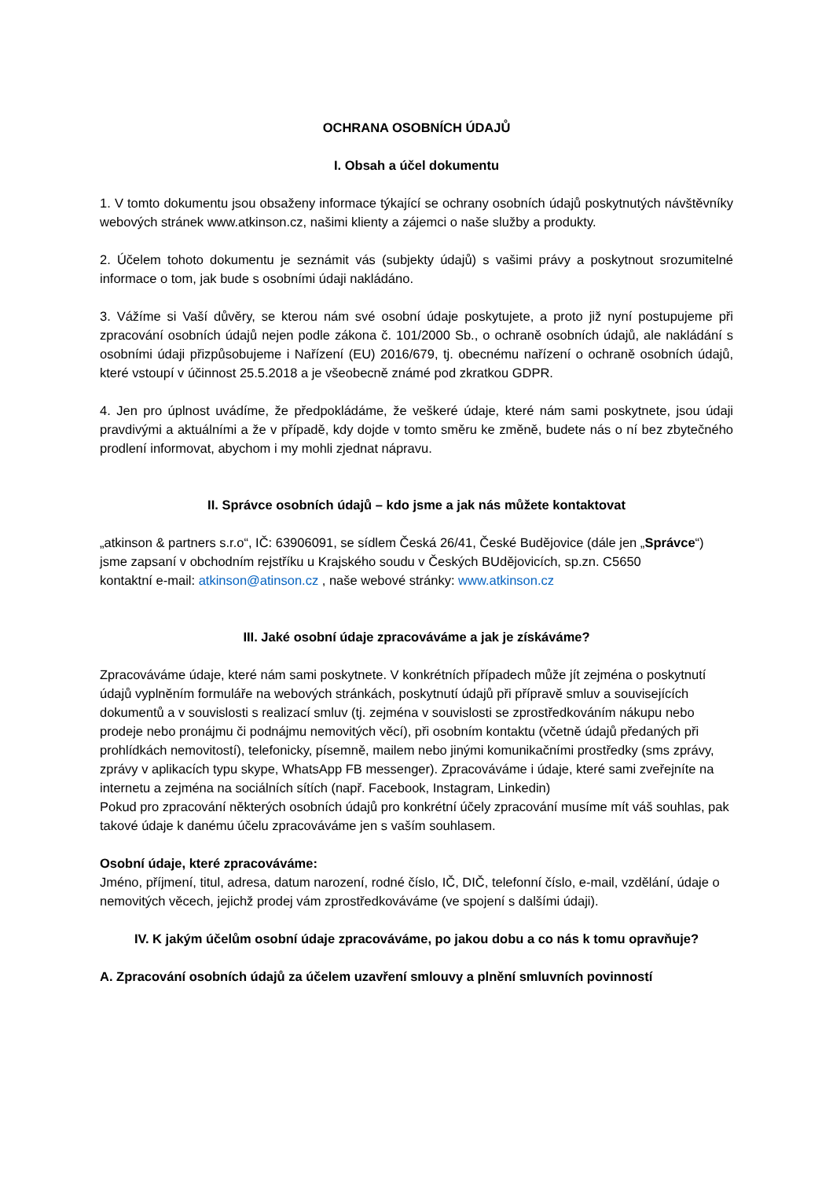OCHRANA OSOBNÍCH ÚDAJŮ
I. Obsah a účel dokumentu
1. V tomto dokumentu jsou obsaženy informace týkající se ochrany osobních údajů poskytnutých návštěvníky webových stránek www.atkinson.cz, našimi klienty a zájemci o naše služby a produkty.
2. Účelem tohoto dokumentu je seznámit vás (subjekty údajů) s vašimi právy a poskytnout srozumitelné informace o tom, jak bude s osobními údaji nakládáno.
3. Vážíme si Vaší důvěry, se kterou nám své osobní údaje poskytujete, a proto již nyní postupujeme při zpracování osobních údajů nejen podle zákona č. 101/2000 Sb., o ochraně osobních údajů, ale nakládání s osobními údaji přizpůsobujeme i Nařízení (EU) 2016/679, tj. obecnému nařízení o ochraně osobních údajů, které vstoupí v účinnost 25.5.2018 a je všeobecně známé pod zkratkou GDPR.
4. Jen pro úplnost uvádíme, že předpokládáme, že veškeré údaje, které nám sami poskytnete, jsou údaji pravdivými a aktuálními a že v případě, kdy dojde v tomto směru ke změně, budete nás o ní bez zbytečného prodlení informovat, abychom i my mohli zjednat nápravu.
II. Správce osobních údajů – kdo jsme a jak nás můžete kontaktovat
„atkinson & partners s.r.o“, IČ: 63906091, se sídlem Česká 26/41, České Budějovice (dále jen „Správce“)
jsme zapsaní v obchodním rejstříku u Krajského soudu v Českých BUdějovicích, sp.zn. C5650
kontaktní e-mail: atkinson@atinson.cz , naše webové stránky: www.atkinson.cz
III. Jaké osobní údaje zpracováváme a jak je získáváme?
Zpracováváme údaje, které nám sami poskytnete. V konkrétních případech může jít zejména o poskytnutí údajů vyplněním formuláře na webových stránkách, poskytnutí údajů při přípravě smluv a souvisejících dokumentů a v souvislosti s realizací smluv (tj. zejména v souvislosti se zprostředkováním nákupu nebo prodeje nebo pronájmu či podnájmu nemovitých věcí), při osobním kontaktu (včetně údajů předaných při prohlídkách nemovitostí), telefonicky, písemně, mailem nebo jinými komunikačními prostředky (sms zprávy, zprávy v aplikacích typu skype, WhatsApp FB messenger). Zpracováváme i údaje, které sami zveřejníte na internetu a zejména na sociálních sítích (např. Facebook, Instagram, Linkedin)
Pokud pro zpracování některých osobních údajů pro konkrétní účely zpracování musíme mít váš souhlas, pak takové údaje k danému účelu zpracováváme jen s vaším souhlasem.
Osobní údaje, které zpracováváme:
Jméno, příjmení, titul, adresa, datum narození, rodné číslo, IČ, DIČ, telefonní číslo, e-mail, vzdělání, údaje o nemovitých věcech, jejichž prodej vám zprostředkováváme (ve spojení s dalšími údaji).
IV. K jakým účelům osobní údaje zpracováváme, po jakou dobu a co nás k tomu opravňuje?
A. Zpracování osobních údajů za účelem uzavření smlouvy a plnění smluvních povinností